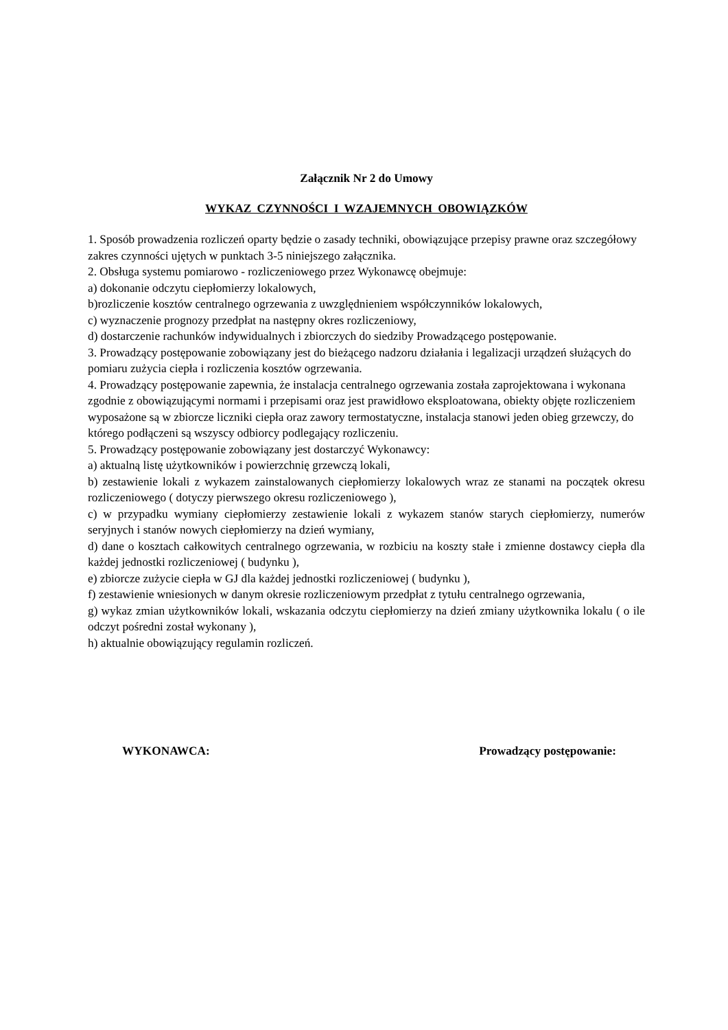Załącznik Nr 2 do Umowy
WYKAZ CZYNNOŚCI I WZAJEMNYCH OBOWIĄZKÓW
1. Sposób prowadzenia rozliczeń oparty będzie o zasady techniki, obowiązujące przepisy prawne oraz szczegółowy zakres czynności ujętych w punktach 3-5 niniejszego załącznika.
2. Obsługa systemu pomiarowo - rozliczeniowego przez Wykonawcę obejmuje:
a) dokonanie odczytu ciepłomierzy lokalowych,
b)rozliczenie kosztów centralnego ogrzewania z uwzględnieniem współczynników lokalowych,
c) wyznaczenie prognozy przedpłat na następny okres rozliczeniowy,
d) dostarczenie rachunków indywidualnych i zbiorczych do siedziby Prowadzącego postępowanie.
3. Prowadzący postępowanie zobowiązany jest do bieżącego nadzoru działania i legalizacji urządzeń służących do pomiaru zużycia ciepła i rozliczenia kosztów ogrzewania.
4. Prowadzący postępowanie zapewnia, że instalacja centralnego ogrzewania została zaprojektowana i wykonana zgodnie z obowiązującymi normami i przepisami oraz jest prawidłowo eksploatowana, obiekty objęte rozliczeniem wyposażone są w zbiorcze liczniki ciepła oraz zawory termostatyczne, instalacja stanowi jeden obieg grzewczy, do którego podłączeni są wszyscy odbiorcy podlegający rozliczeniu.
5. Prowadzący postępowanie zobowiązany jest dostarczyć Wykonawcy:
a) aktualną listę użytkowników i powierzchnię grzewczą lokali,
b) zestawienie lokali z wykazem zainstalowanych ciepłomierzy lokalowych wraz ze stanami na początek okresu rozliczeniowego ( dotyczy pierwszego okresu rozliczeniowego ),
c) w przypadku wymiany ciepłomierzy zestawienie lokali z wykazem stanów starych ciepłomierzy, numerów seryjnych i stanów nowych ciepłomierzy na dzień wymiany,
d) dane o kosztach całkowitych centralnego ogrzewania, w rozbiciu na koszty stałe i zmienne dostawcy ciepła dla każdej jednostki rozliczeniowej ( budynku ),
e) zbiorcze zużycie ciepła w GJ dla każdej jednostki rozliczeniowej ( budynku ),
f) zestawienie wniesionych w danym okresie rozliczeniowym przedpłat z tytułu centralnego ogrzewania,
g) wykaz zmian użytkowników lokali, wskazania odczytu ciepłomierzy na dzień zmiany użytkownika lokalu ( o ile odczyt pośredni został wykonany ),
h) aktualnie obowiązujący regulamin rozliczeń.
WYKONAWCA: Prowadzący postępowanie: